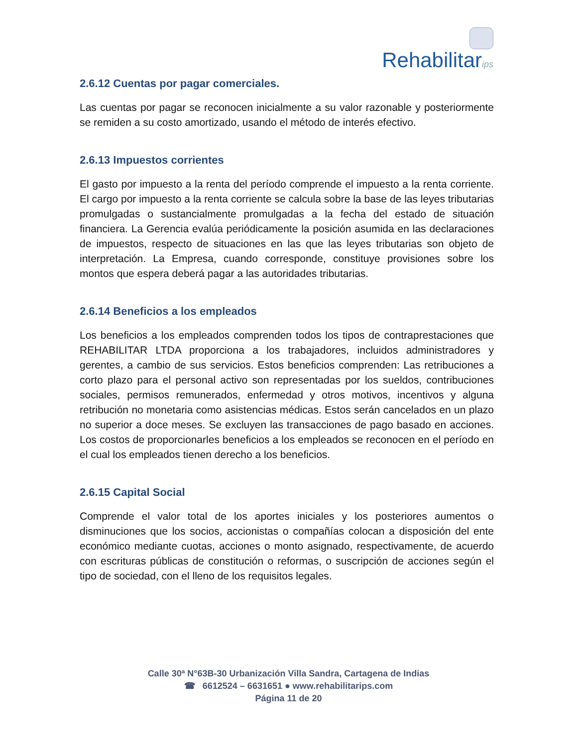Rehabilitarips
2.6.12 Cuentas por pagar comerciales.
Las cuentas por pagar se reconocen inicialmente a su valor razonable y posteriormente se remiden a su costo amortizado, usando el método de interés efectivo.
2.6.13 Impuestos corrientes
El gasto por impuesto a la renta del período comprende el impuesto a la renta corriente. El cargo por impuesto a la renta corriente se calcula sobre la base de las leyes tributarias promulgadas o sustancialmente promulgadas a la fecha del estado de situación financiera. La Gerencia evalúa periódicamente la posición asumida en las declaraciones de impuestos, respecto de situaciones en las que las leyes tributarias son objeto de interpretación. La Empresa, cuando corresponde, constituye provisiones sobre los montos que espera deberá pagar a las autoridades tributarias.
2.6.14 Beneficios a los empleados
Los beneficios a los empleados comprenden todos los tipos de contraprestaciones que REHABILITAR LTDA proporciona a los trabajadores, incluidos administradores y gerentes, a cambio de sus servicios. Estos beneficios comprenden: Las retribuciones a corto plazo para el personal activo son representadas por los sueldos, contribuciones sociales, permisos remunerados, enfermedad y otros motivos, incentivos y alguna retribución no monetaria como asistencias médicas. Estos serán cancelados en un plazo no superior a doce meses. Se excluyen las transacciones de pago basado en acciones. Los costos de proporcionarles beneficios a los empleados se reconocen en el período en el cual los empleados tienen derecho a los beneficios.
2.6.15 Capital Social
Comprende el valor total de los aportes iniciales y los posteriores aumentos o disminuciones que los socios, accionistas o compañías colocan a disposición del ente económico mediante cuotas, acciones o monto asignado, respectivamente, de acuerdo con escrituras públicas de constitución o reformas, o suscripción de acciones según el tipo de sociedad, con el lleno de los requisitos legales.
Calle 30ª N°63B-30 Urbanización Villa Sandra, Cartagena de Indias
☎ 6612524 – 6631651 ● www.rehabilitarips.com
Página 11 de 20